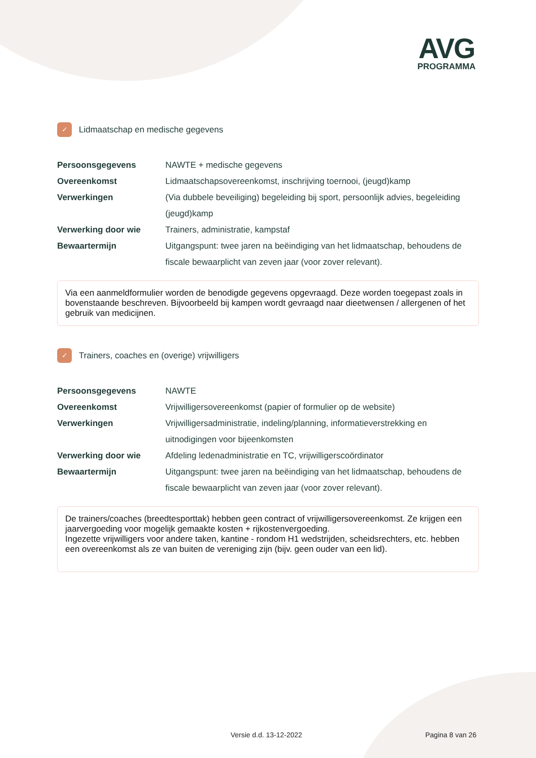AVG
PROGRAMMA
✓ Lidmaatschap en medische gegevens
| Persoonsgegevens | NAWTE + medische gegevens |
| Overeenkomst | Lidmaatschapsovereenkomst, inschrijving toernooi, (jeugd)kamp |
| Verwerkingen | (Via dubbele beveiliging) begeleiding bij sport, persoonlijk advies, begeleiding (jeugd)kamp |
| Verwerking door wie | Trainers, administratie, kampstaf |
| Bewaartermijn | Uitgangspunt: twee jaren na beëindiging van het lidmaatschap, behoudens de fiscale bewaarplicht van zeven jaar (voor zover relevant). |
Via een aanmeldformulier worden de benodigde gegevens opgevraagd. Deze worden toegepast zoals in bovenstaande beschreven. Bijvoorbeeld bij kampen wordt gevraagd naar dieetwensen / allergenen of het gebruik van medicijnen.
✓ Trainers, coaches en (overige) vrijwilligers
| Persoonsgegevens | NAWTE |
| Overeenkomst | Vrijwilligersovereenkomst (papier of formulier op de website) |
| Verwerkingen | Vrijwilligersadministratie, indeling/planning, informatieverstrekking en uitnodigingen voor bijeenkomsten |
| Verwerking door wie | Afdeling ledenadministratie en TC, vrijwilligerscoördinator |
| Bewaartermijn | Uitgangspunt: twee jaren na beëindiging van het lidmaatschap, behoudens de fiscale bewaarplicht van zeven jaar (voor zover relevant). |
De trainers/coaches (breedtesporttak) hebben geen contract of vrijwilligersovereenkomst. Ze krijgen een jaarvergoeding voor mogelijk gemaakte kosten + rijkostenvergoeding.
Ingezette vrijwilligers voor andere taken, kantine - rondom H1 wedstrijden, scheidsrechters, etc. hebben een overeenkomst als ze van buiten de vereniging zijn (bijv. geen ouder van een lid).
Versie d.d. 13-12-2022 Pagina 8 van 26